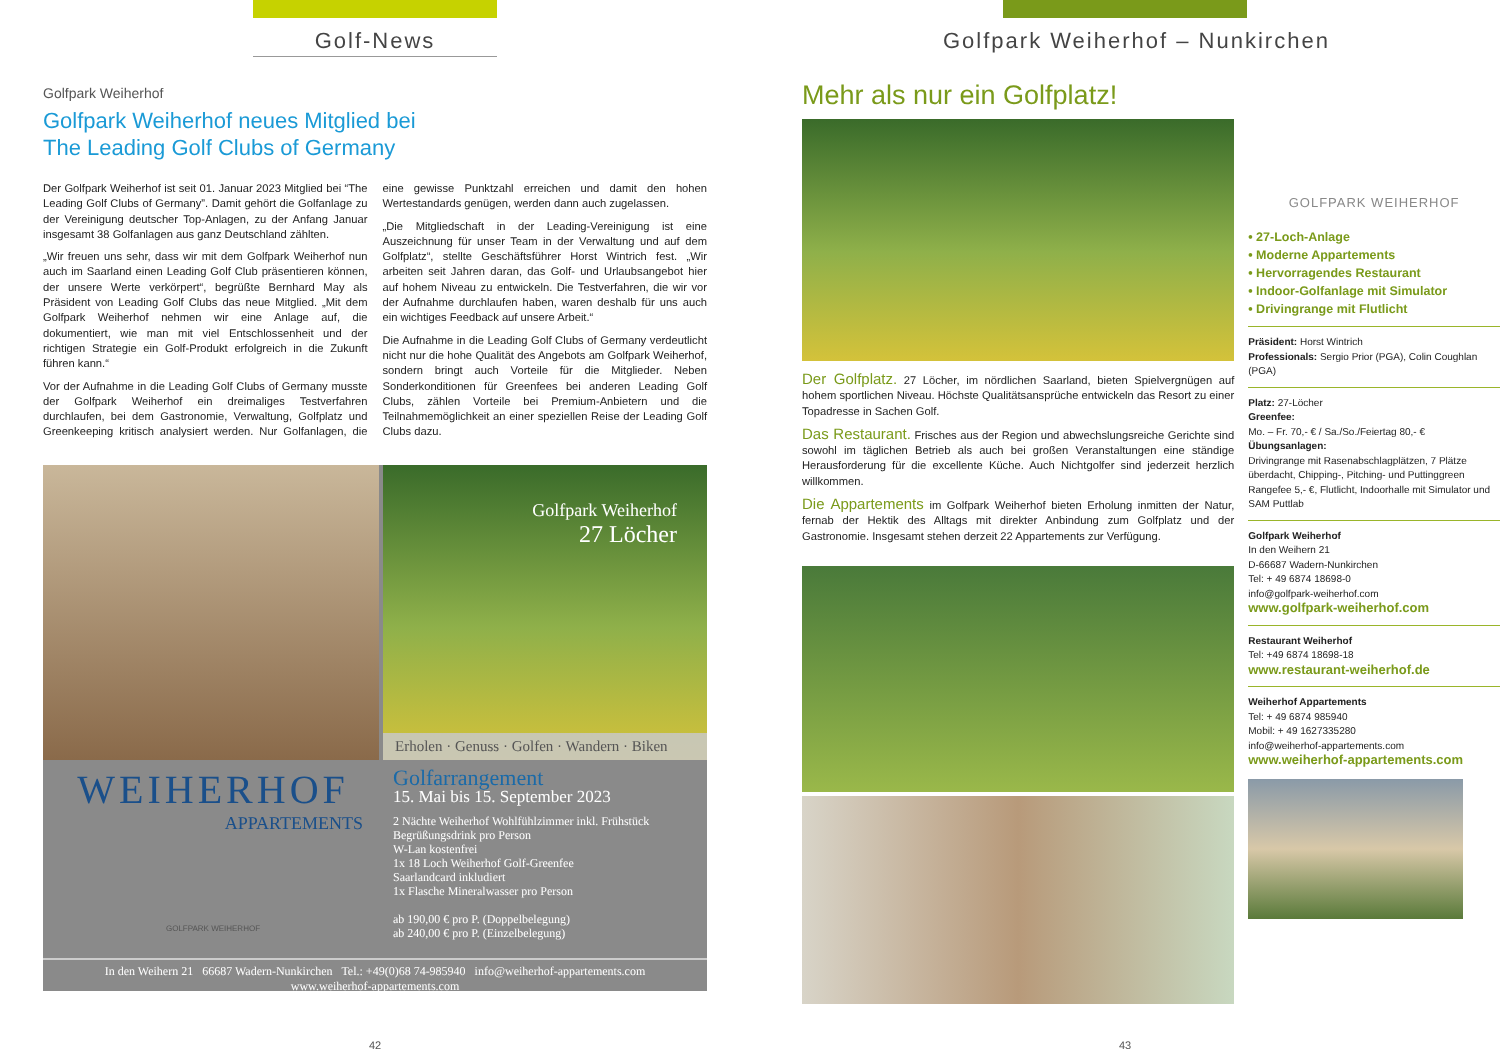Golf-News
Golfpark Weiherhof
Golfpark Weiherhof neues Mitglied bei
The Leading Golf Clubs of Germany
Der Golfpark Weiherhof ist seit 01. Januar 2023 Mitglied bei “The Leading Golf Clubs of Germany”. Damit gehört die Golfanlage zu der Vereinigung deutscher Top-Anlagen, zu der Anfang Januar insgesamt 38 Golfanlagen aus ganz Deutschland zählten.
„Wir freuen uns sehr, dass wir mit dem Golfpark Weiherhof nun auch im Saarland einen Leading Golf Club präsentieren können, der unsere Werte verkörpert“, begrüßte Bernhard May als Präsident von Leading Golf Clubs das neue Mitglied. „Mit dem Golfpark Weiherhof nehmen wir eine Anlage auf, die dokumentiert, wie man mit viel Entschlossenheit und der richtigen Strategie ein Golf-Produkt erfolgreich in die Zukunft führen kann.“
Vor der Aufnahme in die Leading Golf Clubs of Germany musste der Golfpark Weiherhof ein dreimaliges Testverfahren durchlaufen, bei dem Gastronomie, Verwaltung, Golfplatz und Greenkeeping kritisch analysiert werden. Nur Golfanlagen, die eine gewisse Punktzahl erreichen und damit den hohen Wertestandards genügen, werden dann auch zugelassen.
„Die Mitgliedschaft in der Leading-Vereinigung ist eine Auszeichnung für unser Team in der Verwaltung und auf dem Golfplatz“, stellte Geschäftsführer Horst Wintrich fest. „Wir arbeiten seit Jahren daran, das Golf- und Urlaubsangebot hier auf hohem Niveau zu entwickeln. Die Testverfahren, die wir vor der Aufnahme durchlaufen haben, waren deshalb für uns auch ein wichtiges Feedback auf unsere Arbeit.“
Die Aufnahme in die Leading Golf Clubs of Germany verdeutlicht nicht nur die hohe Qualität des Angebots am Golfpark Weiherhof, sondern bringt auch Vorteile für die Mitglieder. Neben Sonderkonditionen für Greenfees bei anderen Leading Golf Clubs, zählen Vorteile bei Premium-Anbietern und die Teilnahmemöglichkeit an einer speziellen Reise der Leading Golf Clubs dazu.
Golfpark Weiherhof
27 Löcher
Erholen · Genuss · Golfen · Wandern · Biken
WEIHERHOF
APPARTEMENTS
GOLFPARK WEIHERHOF
Golfarrangement
15. Mai bis 15. September 2023
2 Nächte Weiherhof Wohlfühlzimmer inkl. Frühstück
Begrüßungsdrink pro Person
W-Lan kostenfrei
1x 18 Loch Weiherhof Golf-Greenfee
Saarlandcard inkludiert
1x Flasche Mineralwasser pro Person
ab 190,00 € pro P. (Doppelbelegung)
ab 240,00 € pro P. (Einzelbelegung)
In den Weihern 21 66687 Wadern-Nunkirchen Tel.: +49(0)68 74-985940 info@weiherhof-appartements.com
www.weiherhof-appartements.com
42
Golfpark Weiherhof – Nunkirchen
Mehr als nur ein Golfplatz!
Der Golfplatz. 27 Löcher, im nördlichen Saarland, bieten Spielvergnügen auf hohem sportlichen Niveau. Höchste Qualitätsansprüche entwickeln das Resort zu einer Topadresse in Sachen Golf.
Das Restaurant. Frisches aus der Region und abwechslungsreiche Gerichte sind sowohl im täglichen Betrieb als auch bei großen Veranstaltungen eine ständige Herausforderung für die excellente Küche. Auch Nichtgolfer sind jederzeit herzlich willkommen.
Die Appartements im Golfpark Weiherhof bieten Erholung inmitten der Natur, fernab der Hektik des Alltags mit direkter Anbindung zum Golfplatz und der Gastronomie. Insgesamt stehen derzeit 22 Appartements zur Verfügung.
GOLFPARK WEIHERHOF
• 27-Loch-Anlage
• Moderne Appartements
• Hervorragendes Restaurant
• Indoor-Golfanlage mit Simulator
• Drivingrange mit Flutlicht
Präsident: Horst Wintrich
Professionals: Sergio Prior (PGA), Colin Coughlan (PGA)
Platz: 27-Löcher
Greenfee:
Mo. – Fr. 70,- € / Sa./So./Feiertag 80,- €
Übungsanlagen:
Drivingrange mit Rasenabschlagplätzen, 7 Plätze überdacht, Chipping-, Pitching- und Puttinggreen Rangefee 5,- €, Flutlicht, Indoorhalle mit Simulator und SAM Puttlab
Golfpark Weiherhof
In den Weihern 21
D-66687 Wadern-Nunkirchen
Tel: + 49 6874 18698-0
info@golfpark-weiherhof.com
www.golfpark-weiherhof.com
Restaurant Weiherhof
Tel: +49 6874 18698-18
www.restaurant-weiherhof.de
Weiherhof Appartements
Tel: + 49 6874 985940
Mobil: + 49 1627335280
info@weiherhof-appartements.com
www.weiherhof-appartements.com
43